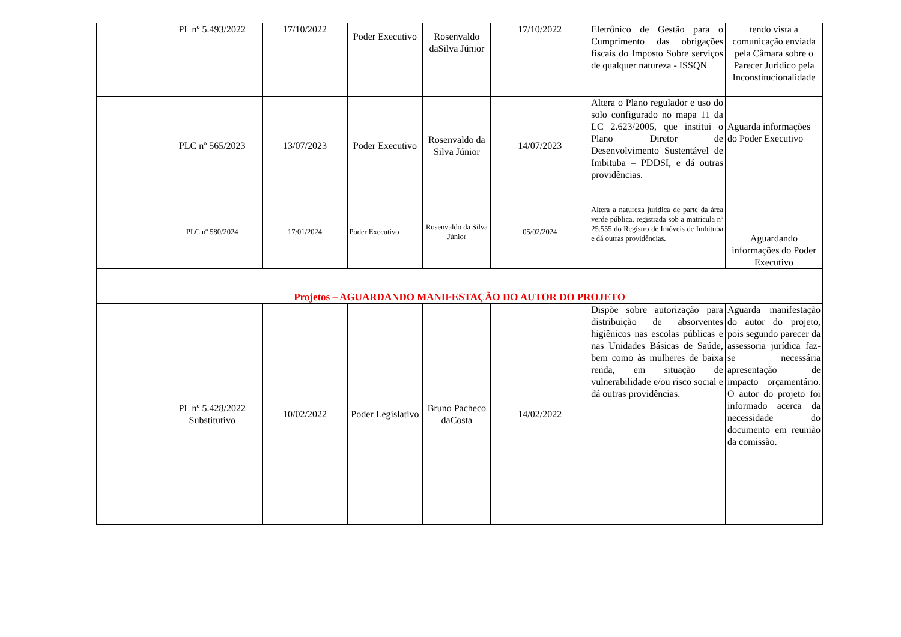| | PL nº 5.493/2022 | 17/10/2022 | Poder Executivo | Rosenvaldo daSilva Júnior | 17/10/2022 | Eletrônico de Gestão para o Cumprimento das obrigações fiscais do Imposto Sobre serviços de qualquer natureza - ISSQN | tendo vista a comunicação enviada pela Câmara sobre o Parecer Jurídico pela Inconstitucionalidade |
| | PLC nº 565/2023 | 13/07/2023 | Poder Executivo | Rosenvaldo da Silva Júnior | 14/07/2023 | Altera o Plano regulador e uso do solo configurado no mapa 11 da LC 2.623/2005, que institui o Plano Diretor de Desenvolvimento Sustentável de Imbituba – PDDSI, e dá outras providências. | Aguarda informações do Poder Executivo |
| | PLC nº 580/2024 | 17/01/2024 | Poder Executivo | Rosenvaldo da Silva Júnior | 05/02/2024 | Altera a natureza jurídica de parte da área verde pública, registrada sob a matrícula nº 25.555 do Registro de Imóveis de Imbituba e dá outras providências. | Aguardando informações do Poder Executivo |
| Projetos – AGUARDANDO MANIFESTAÇÃO DO AUTOR DO PROJETO | | | | | | | |
| | PL nº 5.428/2022 Substitutivo | 10/02/2022 | Poder Legislativo | Bruno Pacheco daCosta | 14/02/2022 | Dispõe sobre autorização para distribuição de absorventes higiênicos nas escolas públicas e nas Unidades Básicas de Saúde, bem como às mulheres de baixa renda, em situação de vulnerabilidade e/ou risco social e dá outras providências. | Aguarda manifestação do autor do projeto, pois segundo parecer da assessoria jurídica faz- se necessária apresentação de impacto orçamentário. O autor do projeto foi informado acerca da necessidade do documento em reunião da comissão. |